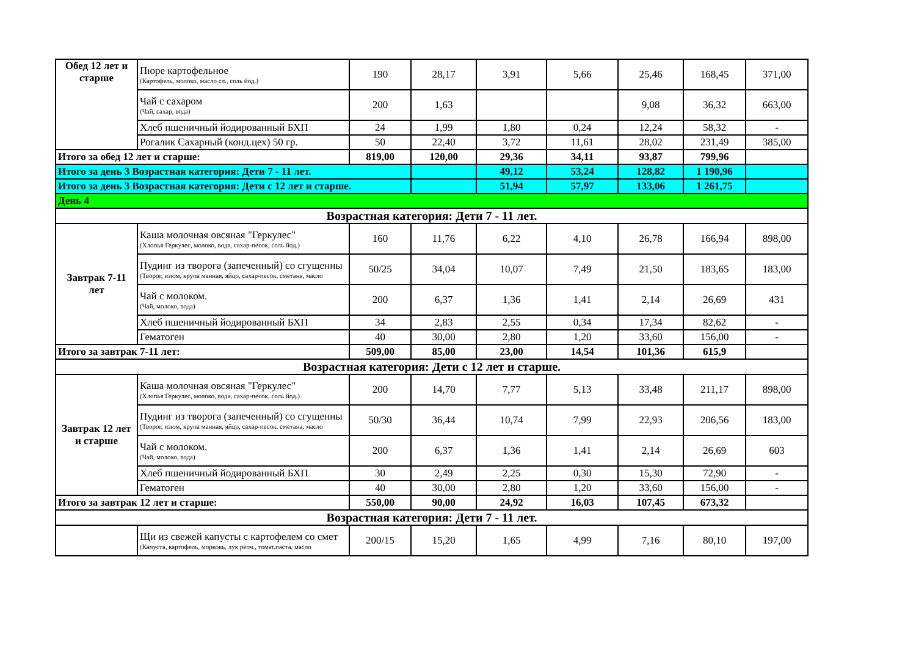| Обед 12 лет и старше | Пюре картофельное (Картофель, молоко, масло сл., соль йод.) | 190 | 28,17 | 3,91 | 5,66 | 25,46 | 168,45 | 371,00 |
| | Чай с сахаром (Чай, сахар, вода) | 200 | 1,63 | | | 9,08 | 36,32 | 663,00 |
| | Хлеб пшеничный йодированный БХП | 24 | 1,99 | 1,80 | 0,24 | 12,24 | 58,32 | - |
| | Рогалик Сахарный (конд.цех) 50 гр. | 50 | 22,40 | 3,72 | 11,61 | 28,02 | 231,49 | 385,00 |
| Итого за обед 12 лет и старше: | | 819,00 | 120,00 | 29,36 | 34,11 | 93,87 | 799,96 | |
| Итого за день 3 Возрастная категория: Дети 7 - 11 лет. | | | | 49,12 | 53,24 | 128,82 | 1 190,96 | |
| Итого за день 3 Возрастная категория: Дети с 12 лет и старше. | | | | 51,94 | 57,97 | 133,06 | 1 261,75 | |
| День 4 | | | | | | | | |
| Возрастная категория: Дети 7 - 11 лет. | | | | | | | | |
| Завтрак 7-11 лет | Каша молочная овсяная "Геркулес" (Хлопья Геркулес, молоко, вода, сахар-песок, соль йод.) | 160 | 11,76 | 6,22 | 4,10 | 26,78 | 166,94 | 898,00 |
| | Пудинг из творога (запеченный) со сгущенны (Творог, изюм, крупа манная, яйцо, сахар-песок, сметана, масло | 50/25 | 34,04 | 10,07 | 7,49 | 21,50 | 183,65 | 183,00 |
| | Чай с молоком. (Чай, молоко, вода) | 200 | 6,37 | 1,36 | 1,41 | 2,14 | 26,69 | 431 |
| | Хлеб пшеничный йодированный БХП | 34 | 2,83 | 2,55 | 0,34 | 17,34 | 82,62 | - |
| | Гематоген | 40 | 30,00 | 2,80 | 1,20 | 33,60 | 156,00 | - |
| Итого за завтрак 7-11 лет: | | 509,00 | 85,00 | 23,00 | 14,54 | 101,36 | 615,9 | |
| Возрастная категория: Дети с 12 лет и старше. | | | | | | | | |
| Завтрак 12 лет и старше | Каша молочная овсяная "Геркулес" (Хлопья Геркулес, молоко, вода, сахар-песок, соль йод.) | 200 | 14,70 | 7,77 | 5,13 | 33,48 | 211,17 | 898,00 |
| | Пудинг из творога (запеченный) со сгущенны (Творог, изюм, крупа манная, яйцо, сахар-песок, сметана, масло | 50/30 | 36,44 | 10,74 | 7,99 | 22,93 | 206,56 | 183,00 |
| | Чай с молоком. (Чай, молоко, вода) | 200 | 6,37 | 1,36 | 1,41 | 2,14 | 26,69 | 603 |
| | Хлеб пшеничный йодированный БХП | 30 | 2,49 | 2,25 | 0,30 | 15,30 | 72,90 | - |
| | Гематоген | 40 | 30,00 | 2,80 | 1,20 | 33,60 | 156,00 | - |
| Итого за завтрак 12 лет и старше: | | 550,00 | 90,00 | 24,92 | 16,03 | 107,45 | 673,32 | |
| Возрастная категория: Дети 7 - 11 лет. | | | | | | | | |
| | Щи из свежей капусты с картофелем со смет (Капуста, картофель, морковь, лук репч., томат.паста, масло | 200/15 | 15,20 | 1,65 | 4,99 | 7,16 | 80,10 | 197,00 |